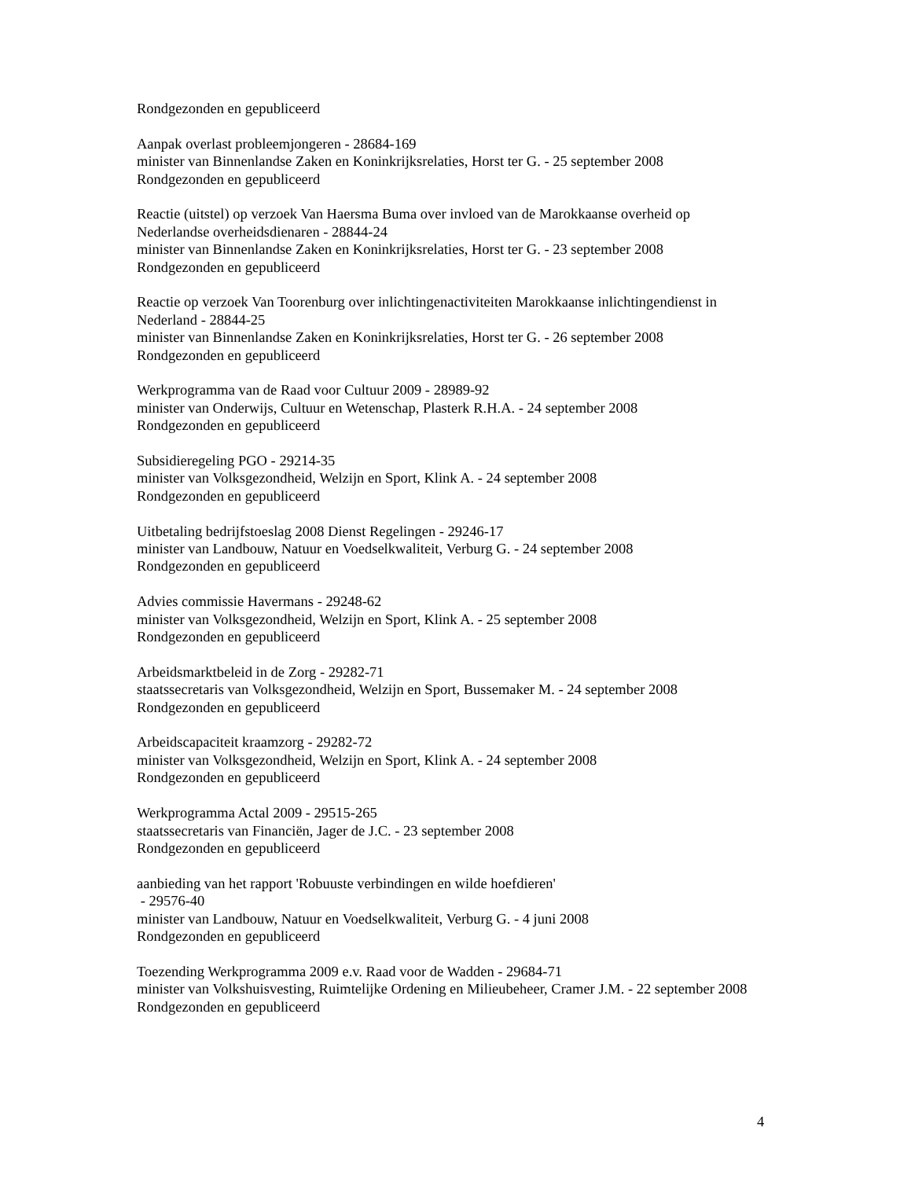Rondgezonden en gepubliceerd
Aanpak overlast probleemjongeren - 28684-169
minister van Binnenlandse Zaken en Koninkrijksrelaties, Horst ter G. - 25 september 2008
Rondgezonden en gepubliceerd
Reactie (uitstel) op verzoek Van Haersma Buma over invloed van de Marokkaanse overheid op Nederlandse overheidsdienaren - 28844-24
minister van Binnenlandse Zaken en Koninkrijksrelaties, Horst ter G. - 23 september 2008
Rondgezonden en gepubliceerd
Reactie op verzoek Van Toorenburg over inlichtingenactiviteiten Marokkaanse inlichtingendienst in Nederland - 28844-25
minister van Binnenlandse Zaken en Koninkrijksrelaties, Horst ter G. - 26 september 2008
Rondgezonden en gepubliceerd
Werkprogramma van de Raad voor Cultuur 2009 - 28989-92
minister van Onderwijs, Cultuur en Wetenschap, Plasterk R.H.A. - 24 september 2008
Rondgezonden en gepubliceerd
Subsidieregeling PGO - 29214-35
minister van Volksgezondheid, Welzijn en Sport, Klink A. - 24 september 2008
Rondgezonden en gepubliceerd
Uitbetaling bedrijfstoeslag 2008 Dienst Regelingen - 29246-17
minister van Landbouw, Natuur en Voedselkwaliteit, Verburg G. - 24 september 2008
Rondgezonden en gepubliceerd
Advies commissie Havermans - 29248-62
minister van Volksgezondheid, Welzijn en Sport, Klink A. - 25 september 2008
Rondgezonden en gepubliceerd
Arbeidsmarktbeleid in de Zorg - 29282-71
staatssecretaris van Volksgezondheid, Welzijn en Sport, Bussemaker M. - 24 september 2008
Rondgezonden en gepubliceerd
Arbeidscapaciteit kraamzorg - 29282-72
minister van Volksgezondheid, Welzijn en Sport, Klink A. - 24 september 2008
Rondgezonden en gepubliceerd
Werkprogramma Actal 2009 - 29515-265
staatssecretaris van Financiën, Jager de J.C. - 23 september 2008
Rondgezonden en gepubliceerd
aanbieding van het rapport 'Robuuste verbindingen en wilde hoefdieren'
- 29576-40
minister van Landbouw, Natuur en Voedselkwaliteit, Verburg G. - 4 juni 2008
Rondgezonden en gepubliceerd
Toezending Werkprogramma 2009 e.v. Raad voor de Wadden - 29684-71
minister van Volkshuisvesting, Ruimtelijke Ordening en Milieubeheer, Cramer J.M. - 22 september 2008
Rondgezonden en gepubliceerd
4